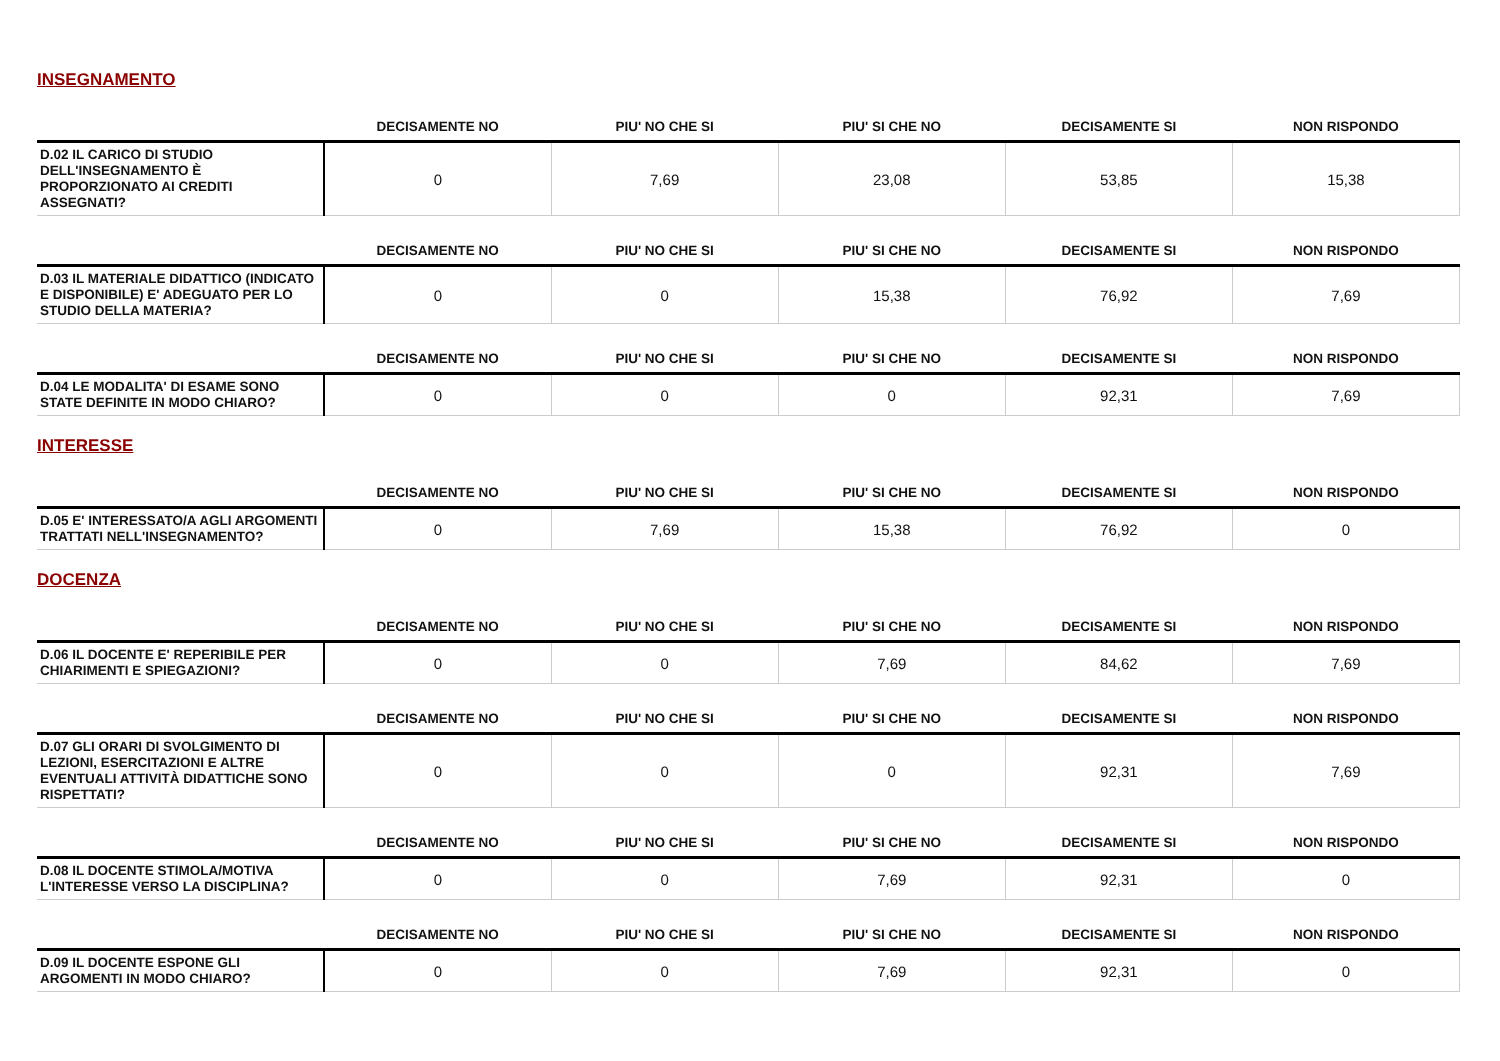INSEGNAMENTO
| | DECISAMENTE NO | PIU' NO CHE SI | PIU' SI CHE NO | DECISAMENTE SI | NON RISPONDO |
| --- | --- | --- | --- | --- | --- |
| D.02 IL CARICO DI STUDIO DELL'INSEGNAMENTO È PROPORZIONATO AI CREDITI ASSEGNATI? | 0 | 7,69 | 23,08 | 53,85 | 15,38 |
| | DECISAMENTE NO | PIU' NO CHE SI | PIU' SI CHE NO | DECISAMENTE SI | NON RISPONDO |
| --- | --- | --- | --- | --- | --- |
| D.03 IL MATERIALE DIDATTICO (INDICATO E DISPONIBILE) E' ADEGUATO PER LO STUDIO DELLA MATERIA? | 0 | 0 | 15,38 | 76,92 | 7,69 |
| | DECISAMENTE NO | PIU' NO CHE SI | PIU' SI CHE NO | DECISAMENTE SI | NON RISPONDO |
| --- | --- | --- | --- | --- | --- |
| D.04 LE MODALITA' DI ESAME SONO STATE DEFINITE IN MODO CHIARO? | 0 | 0 | 0 | 92,31 | 7,69 |
INTERESSE
| | DECISAMENTE NO | PIU' NO CHE SI | PIU' SI CHE NO | DECISAMENTE SI | NON RISPONDO |
| --- | --- | --- | --- | --- | --- |
| D.05 E' INTERESSATO/A AGLI ARGOMENTI TRATTATI NELL'INSEGNAMENTO? | 0 | 7,69 | 15,38 | 76,92 | 0 |
DOCENZA
| | DECISAMENTE NO | PIU' NO CHE SI | PIU' SI CHE NO | DECISAMENTE SI | NON RISPONDO |
| --- | --- | --- | --- | --- | --- |
| D.06 IL DOCENTE E' REPERIBILE PER CHIARIMENTI E SPIEGAZIONI? | 0 | 0 | 7,69 | 84,62 | 7,69 |
| | DECISAMENTE NO | PIU' NO CHE SI | PIU' SI CHE NO | DECISAMENTE SI | NON RISPONDO |
| --- | --- | --- | --- | --- | --- |
| D.07 GLI ORARI DI SVOLGIMENTO DI LEZIONI, ESERCITAZIONI E ALTRE EVENTUALI ATTIVITÀ DIDATTICHE SONO RISPETTATI? | 0 | 0 | 0 | 92,31 | 7,69 |
| | DECISAMENTE NO | PIU' NO CHE SI | PIU' SI CHE NO | DECISAMENTE SI | NON RISPONDO |
| --- | --- | --- | --- | --- | --- |
| D.08 IL DOCENTE STIMOLA/MOTIVA L'INTERESSE VERSO LA DISCIPLINA? | 0 | 0 | 7,69 | 92,31 | 0 |
| | DECISAMENTE NO | PIU' NO CHE SI | PIU' SI CHE NO | DECISAMENTE SI | NON RISPONDO |
| --- | --- | --- | --- | --- | --- |
| D.09 IL DOCENTE ESPONE GLI ARGOMENTI IN MODO CHIARO? | 0 | 0 | 7,69 | 92,31 | 0 |